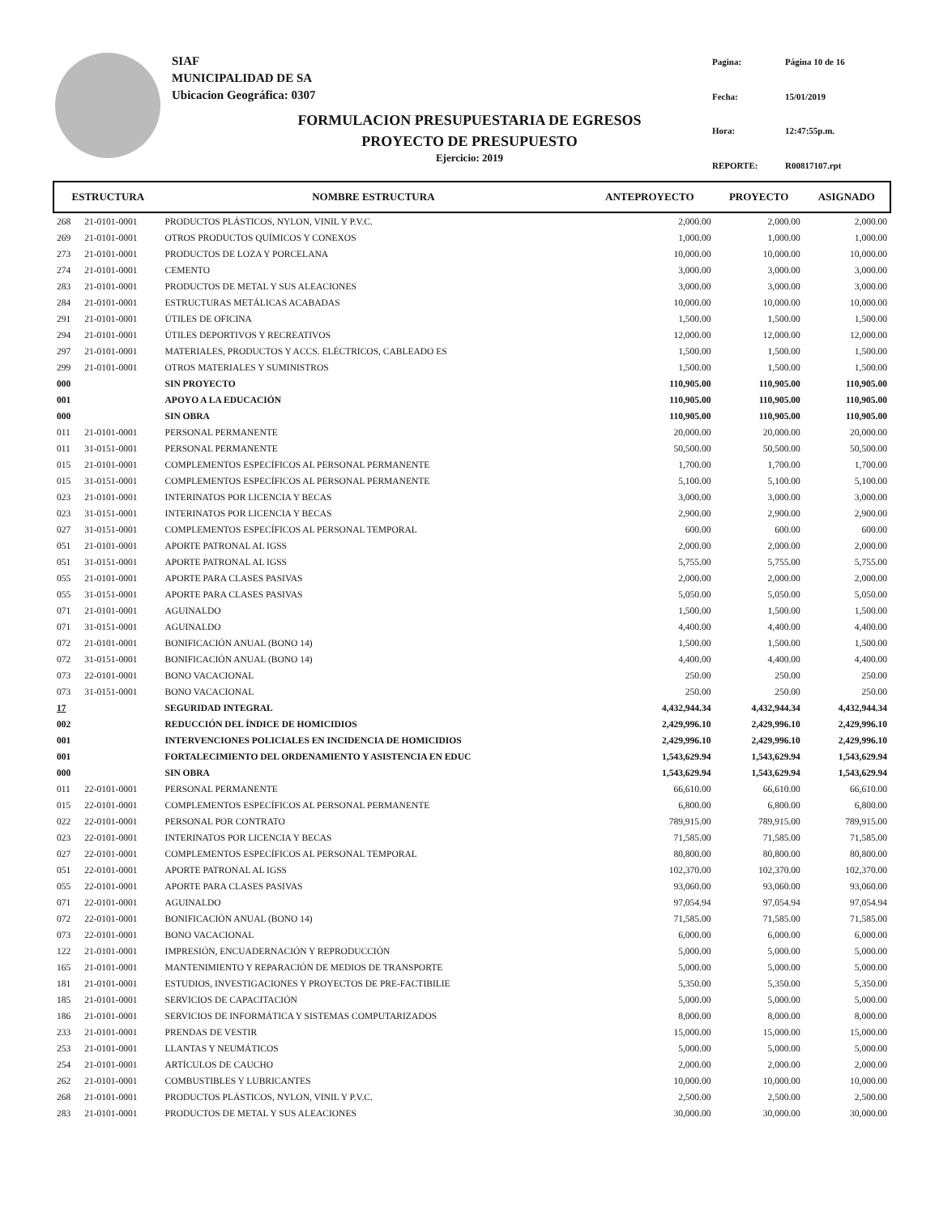SIAF
MUNICIPALIDAD DE SA
Ubicacion Geográfica: 0307
Pagina: Página 10 de 16 Fecha: 15/01/2019 Hora: 12:47:55p.m. REPORTE: R00817107.rpt
FORMULACION PRESUPUESTARIA DE EGRESOS
PROYECTO DE PRESUPUESTO
Ejercicio: 2019
| ESTRUCTURA | | NOMBRE ESTRUCTURA | ANTEPROYECTO | PROYECTO | ASIGNADO |
| --- | --- | --- | --- | --- | --- |
| 268 | 21-0101-0001 | PRODUCTOS PLÁSTICOS, NYLON, VINIL Y P.V.C. | 2,000.00 | 2,000.00 | 2,000.00 |
| 269 | 21-0101-0001 | OTROS PRODUCTOS QUÍMICOS Y CONEXOS | 1,000.00 | 1,000.00 | 1,000.00 |
| 273 | 21-0101-0001 | PRODUCTOS DE LOZA Y PORCELANA | 10,000.00 | 10,000.00 | 10,000.00 |
| 274 | 21-0101-0001 | CEMENTO | 3,000.00 | 3,000.00 | 3,000.00 |
| 283 | 21-0101-0001 | PRODUCTOS DE METAL Y SUS ALEACIONES | 3,000.00 | 3,000.00 | 3,000.00 |
| 284 | 21-0101-0001 | ESTRUCTURAS METÁLICAS ACABADAS | 10,000.00 | 10,000.00 | 10,000.00 |
| 291 | 21-0101-0001 | ÚTILES DE OFICINA | 1,500.00 | 1,500.00 | 1,500.00 |
| 294 | 21-0101-0001 | ÚTILES DEPORTIVOS Y RECREATIVOS | 12,000.00 | 12,000.00 | 12,000.00 |
| 297 | 21-0101-0001 | MATERIALES, PRODUCTOS Y ACCS. ELÉCTRICOS, CABLEADO ES | 1,500.00 | 1,500.00 | 1,500.00 |
| 299 | 21-0101-0001 | OTROS MATERIALES Y SUMINISTROS | 1,500.00 | 1,500.00 | 1,500.00 |
| 000 | | SIN PROYECTO | 110,905.00 | 110,905.00 | 110,905.00 |
| 001 | | APOYO A LA EDUCACIÓN | 110,905.00 | 110,905.00 | 110,905.00 |
| 000 | | SIN OBRA | 110,905.00 | 110,905.00 | 110,905.00 |
| 011 | 21-0101-0001 | PERSONAL PERMANENTE | 20,000.00 | 20,000.00 | 20,000.00 |
| 011 | 31-0151-0001 | PERSONAL PERMANENTE | 50,500.00 | 50,500.00 | 50,500.00 |
| 015 | 21-0101-0001 | COMPLEMENTOS ESPECÍFICOS AL PERSONAL PERMANENTE | 1,700.00 | 1,700.00 | 1,700.00 |
| 015 | 31-0151-0001 | COMPLEMENTOS ESPECÍFICOS AL PERSONAL PERMANENTE | 5,100.00 | 5,100.00 | 5,100.00 |
| 023 | 21-0101-0001 | INTERINATOS POR LICENCIA Y BECAS | 3,000.00 | 3,000.00 | 3,000.00 |
| 023 | 31-0151-0001 | INTERINATOS POR LICENCIA Y BECAS | 2,900.00 | 2,900.00 | 2,900.00 |
| 027 | 31-0151-0001 | COMPLEMENTOS ESPECÍFICOS AL PERSONAL TEMPORAL | 600.00 | 600.00 | 600.00 |
| 051 | 21-0101-0001 | APORTE PATRONAL AL IGSS | 2,000.00 | 2,000.00 | 2,000.00 |
| 051 | 31-0151-0001 | APORTE PATRONAL AL IGSS | 5,755.00 | 5,755.00 | 5,755.00 |
| 055 | 21-0101-0001 | APORTE PARA CLASES PASIVAS | 2,000.00 | 2,000.00 | 2,000.00 |
| 055 | 31-0151-0001 | APORTE PARA CLASES PASIVAS | 5,050.00 | 5,050.00 | 5,050.00 |
| 071 | 21-0101-0001 | AGUINALDO | 1,500.00 | 1,500.00 | 1,500.00 |
| 071 | 31-0151-0001 | AGUINALDO | 4,400.00 | 4,400.00 | 4,400.00 |
| 072 | 21-0101-0001 | BONIFICACIÓN ANUAL (BONO 14) | 1,500.00 | 1,500.00 | 1,500.00 |
| 072 | 31-0151-0001 | BONIFICACIÓN ANUAL (BONO 14) | 4,400.00 | 4,400.00 | 4,400.00 |
| 073 | 22-0101-0001 | BONO VACACIONAL | 250.00 | 250.00 | 250.00 |
| 073 | 31-0151-0001 | BONO VACACIONAL | 250.00 | 250.00 | 250.00 |
| 17 | | SEGURIDAD INTEGRAL | 4,432,944.34 | 4,432,944.34 | 4,432,944.34 |
| 002 | | REDUCCIÓN DEL ÍNDICE DE HOMICIDIOS | 2,429,996.10 | 2,429,996.10 | 2,429,996.10 |
| 001 | | INTERVENCIONES POLICIALES EN INCIDENCIA DE HOMICIDIOS | 2,429,996.10 | 2,429,996.10 | 2,429,996.10 |
| 001 | | FORTALECIMIENTO DEL ORDENAMIENTO Y ASISTENCIA EN EDUC | 1,543,629.94 | 1,543,629.94 | 1,543,629.94 |
| 000 | | SIN OBRA | 1,543,629.94 | 1,543,629.94 | 1,543,629.94 |
| 011 | 22-0101-0001 | PERSONAL PERMANENTE | 66,610.00 | 66,610.00 | 66,610.00 |
| 015 | 22-0101-0001 | COMPLEMENTOS ESPECÍFICOS AL PERSONAL PERMANENTE | 6,800.00 | 6,800.00 | 6,800.00 |
| 022 | 22-0101-0001 | PERSONAL POR CONTRATO | 789,915.00 | 789,915.00 | 789,915.00 |
| 023 | 22-0101-0001 | INTERINATOS POR LICENCIA Y BECAS | 71,585.00 | 71,585.00 | 71,585.00 |
| 027 | 22-0101-0001 | COMPLEMENTOS ESPECÍFICOS AL PERSONAL TEMPORAL | 80,800.00 | 80,800.00 | 80,800.00 |
| 051 | 22-0101-0001 | APORTE PATRONAL AL IGSS | 102,370.00 | 102,370.00 | 102,370.00 |
| 055 | 22-0101-0001 | APORTE PARA CLASES PASIVAS | 93,060.00 | 93,060.00 | 93,060.00 |
| 071 | 22-0101-0001 | AGUINALDO | 97,054.94 | 97,054.94 | 97,054.94 |
| 072 | 22-0101-0001 | BONIFICACIÓN ANUAL (BONO 14) | 71,585.00 | 71,585.00 | 71,585.00 |
| 073 | 22-0101-0001 | BONO VACACIONAL | 6,000.00 | 6,000.00 | 6,000.00 |
| 122 | 21-0101-0001 | IMPRESIÓN, ENCUADERNACIÓN Y REPRODUCCIÓN | 5,000.00 | 5,000.00 | 5,000.00 |
| 165 | 21-0101-0001 | MANTENIMIENTO Y REPARACIÓN DE MEDIOS DE TRANSPORTE | 5,000.00 | 5,000.00 | 5,000.00 |
| 181 | 21-0101-0001 | ESTUDIOS, INVESTIGACIONES Y PROYECTOS DE PRE-FACTIBILIE | 5,350.00 | 5,350.00 | 5,350.00 |
| 185 | 21-0101-0001 | SERVICIOS DE CAPACITACIÓN | 5,000.00 | 5,000.00 | 5,000.00 |
| 186 | 21-0101-0001 | SERVICIOS DE INFORMÁTICA Y SISTEMAS COMPUTARIZADOS | 8,000.00 | 8,000.00 | 8,000.00 |
| 233 | 21-0101-0001 | PRENDAS DE VESTIR | 15,000.00 | 15,000.00 | 15,000.00 |
| 253 | 21-0101-0001 | LLANTAS Y NEUMÁTICOS | 5,000.00 | 5,000.00 | 5,000.00 |
| 254 | 21-0101-0001 | ARTÍCULOS DE CAUCHO | 2,000.00 | 2,000.00 | 2,000.00 |
| 262 | 21-0101-0001 | COMBUSTIBLES Y LUBRICANTES | 10,000.00 | 10,000.00 | 10,000.00 |
| 268 | 21-0101-0001 | PRODUCTOS PLÁSTICOS, NYLON, VINIL Y P.V.C. | 2,500.00 | 2,500.00 | 2,500.00 |
| 283 | 21-0101-0001 | PRODUCTOS DE METAL Y SUS ALEACIONES | 30,000.00 | 30,000.00 | 30,000.00 |